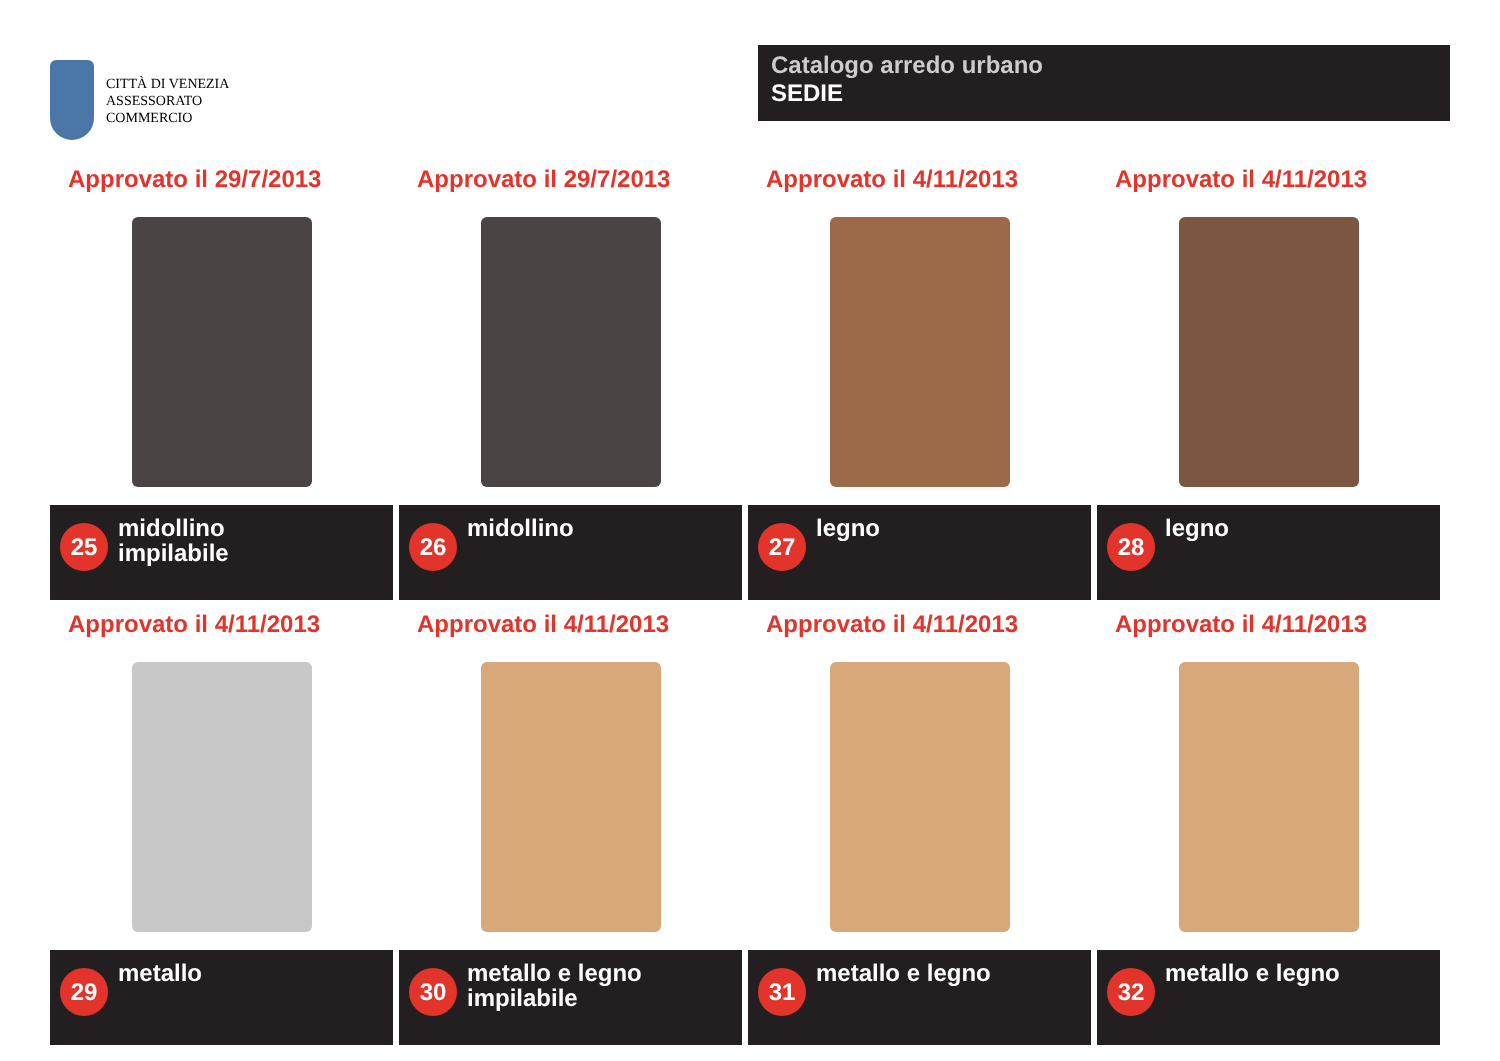CITTÀ DI VENEZIA
ASSESSORATO
COMMERCIO
Catalogo arredo urbano
SEDIE
Approvato il 29/7/2013
25
midollino
impilabile
Approvato il 29/7/2013
26
midollino
Approvato il 4/11/2013
27
legno
Approvato il 4/11/2013
28
legno
Approvato il 4/11/2013
29
metallo
Approvato il 4/11/2013
30
metallo e legno
impilabile
Approvato il 4/11/2013
31
metallo e legno
Approvato il 4/11/2013
32
metallo e legno